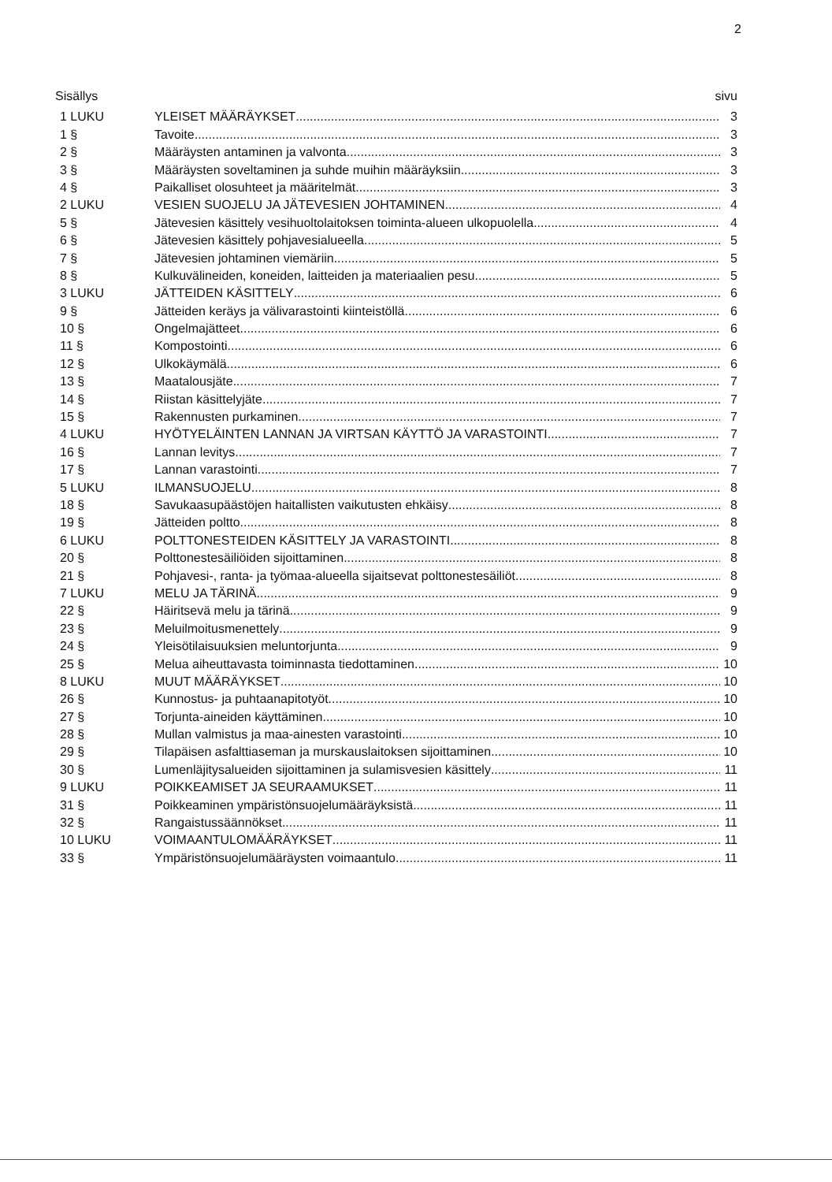2
Sisällys sivu
1 LUKU YLEISET MÄÄRÄYKSET 3
1 § Tavoite 3
2 § Määräysten antaminen ja valvonta 3
3 § Määräysten soveltaminen ja suhde muihin määräyksiin 3
4 § Paikalliset olosuhteet ja määritelmät 3
2 LUKU VESIEN SUOJELU JA JÄTEVESIEN JOHTAMINEN 4
5 § Jätevesien käsittely vesihuoltolaitoksen toiminta-alueen ulkopuolella 4
6 § Jätevesien käsittely pohjavesialueella 5
7 § Jätevesien johtaminen viemäriin 5
8 § Kulkuvälineiden, koneiden, laitteiden ja materiaalien pesu 5
3 LUKU JÄTTEIDEN KÄSITTELY 6
9 § Jätteiden keräys ja välivarastointi kiinteistöllä 6
10 § Ongelmajätteet 6
11 § Kompostointi 6
12 § Ulkokäymälä 6
13 § Maatalousjäte 7
14 § Riistan käsittelyjäte 7
15 § Rakennusten purkaminen 7
4 LUKU HYÖTYELÄINTEN LANNAN JA VIRTSAN KÄYTTÖ JA VARASTOINTI 7
16 § Lannan levitys 7
17 § Lannan varastointi 7
5 LUKU ILMANSUOJELU 8
18 § Savukaasupäästöjen haitallisten vaikutusten ehkäisy 8
19 § Jätteiden poltto 8
6 LUKU POLTTONESTEIDEN KÄSITTELY JA VARASTOINTI 8
20 § Polttonestesäiliöiden sijoittaminen 8
21 § Pohjavesi-, ranta- ja työmaa-alueella sijaitsevat polttonestesäiliöt 8
7 LUKU MELU JA TÄRINÄ 9
22 § Häiritsevä melu ja tärinä 9
23 § Meluilmoitusmenettely 9
24 § Yleisötilaisuuksien meluntorjunta 9
25 § Melua aiheuttavasta toiminnasta tiedottaminen 10
8 LUKU MUUT MÄÄRÄYKSET 10
26 § Kunnostus- ja puhtaanapitotyöt 10
27 § Torjunta-aineiden käyttäminen 10
28 § Mullan valmistus ja maa-ainesten varastointi 10
29 § Tilapäisen asfalttiaseman ja murskauslaitoksen sijoittaminen 10
30 § Lumenläjitysalueiden sijoittaminen ja sulamisvesien käsittely 11
9 LUKU POIKKEAMISET JA SEURAAMUKSET 11
31 § Poikkeaminen ympäristönsuojelumääräyksistä 11
32 § Rangaistussäännökset 11
10 LUKU VOIMAANTULOMÄÄRÄYKSET 11
33 § Ympäristönsuojelumääräysten voimaantulo 11